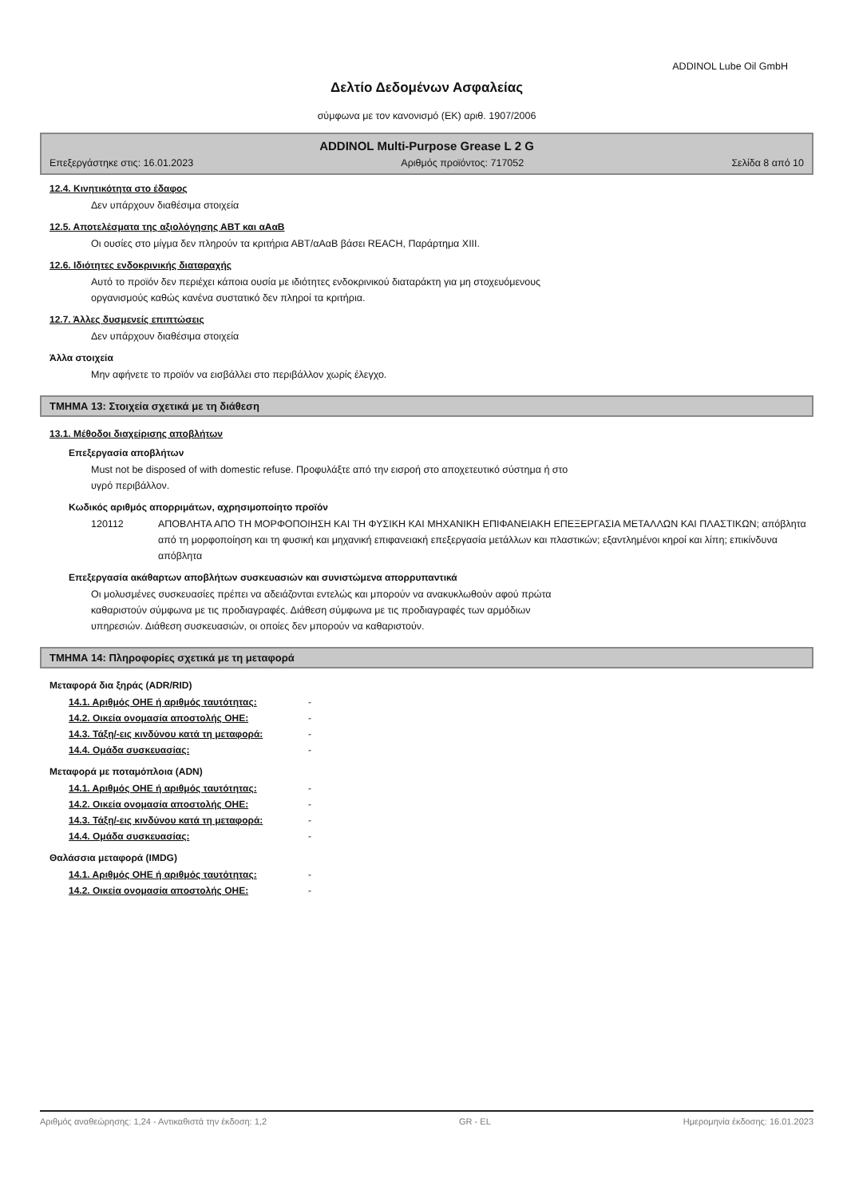ADDINOL Lube Oil GmbH
Δελτίο Δεδομένων Ασφαλείας
σύμφωνα με τον κανονισμό (ΕΚ) αριθ. 1907/2006
ADDINOL Multi-Purpose Grease L 2 G
Επεξεργάστηκε στις: 16.01.2023 Αριθμός προϊόντος: 717052 Σελίδα 8 από 10
12.4. Κινητικότητα στο έδαφος
Δεν υπάρχουν διαθέσιμα στοιχεία
12.5. Αποτελέσματα της αξιολόγησης ΑΒΤ και αΑαΒ
Οι ουσίες στο μίγμα δεν πληρούν τα κριτήρια ΑΒΤ/αΑαΒ βάσει REACH, Παράρτημα XIII.
12.6. Ιδιότητες ενδοκρινικής διαταραχής
Αυτό το προϊόν δεν περιέχει κάποια ουσία με ιδιότητες ενδοκρινικού διαταράκτη για μη στοχευόμενους
οργανισμούς καθώς κανένα συστατικό δεν πληροί τα κριτήρια.
12.7. Άλλες δυσμενείς επιπτώσεις
Δεν υπάρχουν διαθέσιμα στοιχεία
Άλλα στοιχεία
Μην αφήνετε το προϊόν να εισβάλλει στο περιβάλλον χωρίς έλεγχο.
ΤΜΗΜΑ 13: Στοιχεία σχετικά με τη διάθεση
13.1. Μέθοδοι διαχείρισης αποβλήτων
Επεξεργασία αποβλήτων
Must not be disposed of with domestic refuse. Προφυλάξτε από την εισροή στο αποχετευτικό σύστημα ή στο
υγρό περιβάλλον.
Κωδικός αριθμός απορριμάτων, αχρησιμοποίητο προϊόν
120112 ΑΠΟΒΛΗΤΑ ΑΠΟ ΤΗ ΜΟΡΦΟΠΟΙΗΣΗ ΚΑΙ ΤΗ ΦΥΣΙΚΗ ΚΑΙ ΜΗΧΑΝΙΚΗ ΕΠΙΦΑΝΕΙΑΚΗ ΕΠΕΞΕΡΓΑΣΙΑ ΜΕΤΑΛΛΩΝ ΚΑΙ ΠΛΑΣΤΙΚΩΝ; απόβλητα από τη μορφοποίηση και τη φυσική και μηχανική επιφανειακή επεξεργασία μετάλλων και πλαστικών; εξαντλημένοι κηροί και λίπη; επικίνδυνα απόβλητα
Επεξεργασία ακάθαρτων αποβλήτων συσκευασιών και συνιστώμενα απορρυπαντικά
Οι μολυσμένες συσκευασίες πρέπει να αδειάζονται εντελώς και μπορούν να ανακυκλωθούν αφού πρώτα
καθαριστούν σύμφωνα με τις προδιαγραφές. Διάθεση σύμφωνα με τις προδιαγραφές των αρμόδιων
υπηρεσιών. Διάθεση συσκευασιών, οι οποίες δεν μπορούν να καθαριστούν.
ΤΜΗΜΑ 14: Πληροφορίες σχετικά με τη μεταφορά
Μεταφορά δια ξηράς (ADR/RID)
14.1. Αριθμός ΟΗΕ ή αριθμός ταυτότητας: -
14.2. Οικεία ονομασία αποστολής ΟΗΕ: -
14.3. Τάξη/-εις κινδύνου κατά τη μεταφορά: -
14.4. Ομάδα συσκευασίας: -
Μεταφορά με ποταμόπλοια (ADN)
14.1. Αριθμός ΟΗΕ ή αριθμός ταυτότητας: -
14.2. Οικεία ονομασία αποστολής ΟΗΕ: -
14.3. Τάξη/-εις κινδύνου κατά τη μεταφορά: -
14.4. Ομάδα συσκευασίας: -
Θαλάσσια μεταφορά (IMDG)
14.1. Αριθμός ΟΗΕ ή αριθμός ταυτότητας: -
14.2. Οικεία ονομασία αποστολής ΟΗΕ: -
Αριθμός αναθεώρησης: 1,24 - Αντικαθιστά την έκδοση: 1,2 GR - EL Ημερομηνία έκδοσης: 16.01.2023